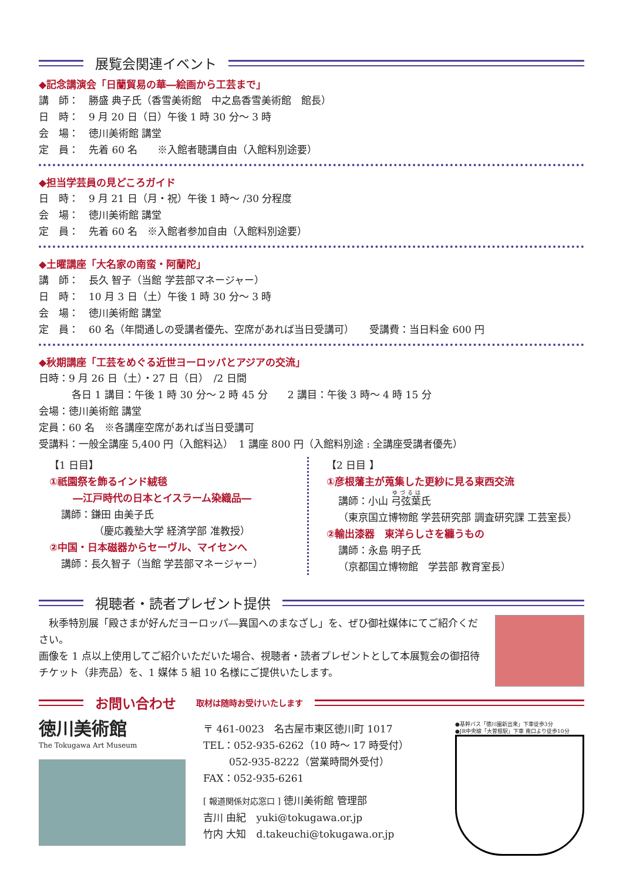展覧会関連イベント
◆記念講演会「日蘭貿易の華―絵画から工芸まで」
講　師：　勝盛 典子氏（香雪美術館　中之島香雪美術館　館長）
日　時：　9 月 20 日（日）午後 1 時 30 分～ 3 時
会　場：　徳川美術館 講堂
定　員：　先着 60 名　　※入館者聴講自由（入館料別途要）
◆担当学芸員の見どころガイド
日　時：　9 月 21 日（月・祝）午後 1 時～ /30 分程度
会　場：　徳川美術館 講堂
定　員：　先着 60 名　※入館者参加自由（入館料別途要）
◆土曜講座「大名家の南蛮・阿蘭陀」
講　師：　長久 智子（当館 学芸部マネージャー）
日　時：　10 月 3 日（土）午後 1 時 30 分～ 3 時
会　場：　徳川美術館 講堂
定　員：　60 名（年間通しの受講者優先、空席があれば当日受講可）　　受講費：当日料金 600 円
◆秋期講座「工芸をめぐる近世ヨーロッパとアジアの交流」
日時：9 月 26 日（土）・27 日（日）　/2 日間
各日 1 講目：午後 1 時 30 分～ 2 時 45 分　　2 講目：午後 3 時～ 4 時 15 分
会場：徳川美術館 講堂
定員：60 名　※各講座空席があれば当日受講可
受講料：一般全講座 5,400 円（入館料込）　1 講座 800 円（入館料別途 : 全講座受講者優先）
【1 日目】
①祇園祭を飾るインド絨毯
―江戸時代の日本とイスラーム染織品―
講師：鎌田 由美子氏
（慶応義塾大学 経済学部 准教授）
②中国・日本磁器からセーヴル、マイセンへ
講師：長久智子（当館 学芸部マネージャー）
【2 日目 】
①彦根藩主が蒐集した更紗に見る東西交流
講師：小山 弓弦葉氏
（東京国立博物館 学芸研究部 調査研究課 工芸室長）
②輸出漆器　東洋らしさを纏うもの
講師：永島 明子氏
（京都国立博物館　学芸部 教育室長）
視聴者・読者プレゼント提供
　秋季特別展「殿さまが好んだヨーロッパ―異国へのまなざし」を、ぜひ御社媒体にてご紹介ください。
画像を 1 点以上使用してご紹介いただいた場合、視聴者・読者プレゼントとして本展覧会の御招待チケット（非売品）を、1 媒体 5 組 10 名様にご提供いたします。
お問い合わせ　取材は随時お受けいたします
徳川美術館
The Tokugawa Art Museum
〒 461-0023　名古屋市東区徳川町 1017
TEL：052-935-6262（10 時～ 17 時受付）
052-935-8222（営業時間外受付）
FAX：052-935-6261
[ 報道関係対応窓口 ] 徳川美術館 管理部
吉川 由紀　yuki@tokugawa.or.jp
竹内 大知　d.takeuchi@tokugawa.or.jp
●基幹バス「徳川園新出来」下車徒歩3分
●JR中央線「大曽根駅」下車 南口より徒歩10分